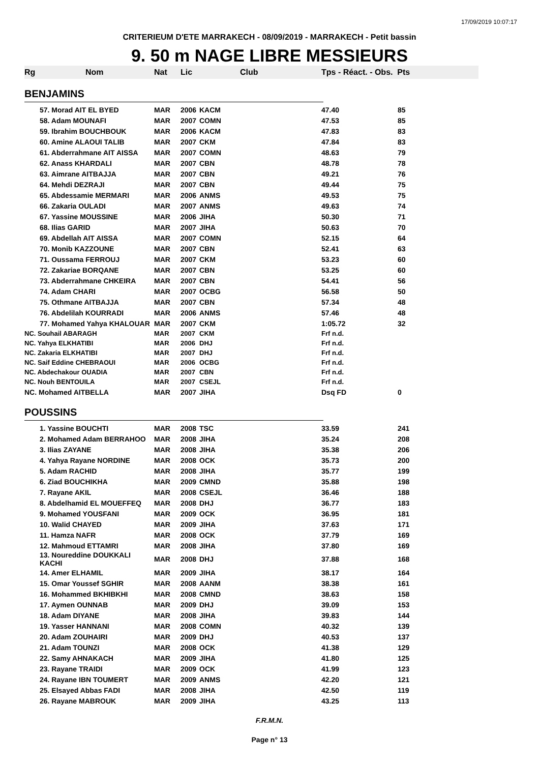17/09/2019 10:07:17
CRITERIEUM D'ETE MARRAKECH - 08/09/2019 - MARRAKECH - Petit bassin
9. 50 m NAGE LIBRE MESSIEURS
| Rg | Nom | Nat | Lic | Club | Tps - Réact. - Obs. Pts | |
| --- | --- | --- | --- | --- | --- | --- |
| BENJAMINS | | | | | | |
| | 57. Morad AIT EL BYED | MAR | 2006 | KACM | 47.40 | 85 |
| | 58. Adam MOUNAFI | MAR | 2007 | COMN | 47.53 | 85 |
| | 59. Ibrahim BOUCHBOUK | MAR | 2006 | KACM | 47.83 | 83 |
| | 60. Amine ALAOUI TALIB | MAR | 2007 | CKM | 47.84 | 83 |
| | 61. Abderrahmane AIT AISSA | MAR | 2007 | COMN | 48.63 | 79 |
| | 62. Anass KHARDALI | MAR | 2007 | CBN | 48.78 | 78 |
| | 63. Aimrane AITBAJJA | MAR | 2007 | CBN | 49.21 | 76 |
| | 64. Mehdi DEZRAJI | MAR | 2007 | CBN | 49.44 | 75 |
| | 65. Abdessamie MERMARI | MAR | 2006 | ANMS | 49.53 | 75 |
| | 66. Zakaria OULADI | MAR | 2007 | ANMS | 49.63 | 74 |
| | 67. Yassine MOUSSINE | MAR | 2006 | JIHA | 50.30 | 71 |
| | 68. Ilias GARID | MAR | 2007 | JIHA | 50.63 | 70 |
| | 69. Abdellah AIT AISSA | MAR | 2007 | COMN | 52.15 | 64 |
| | 70. Monib KAZZOUNE | MAR | 2007 | CBN | 52.41 | 63 |
| | 71. Oussama FERROUJ | MAR | 2007 | CKM | 53.23 | 60 |
| | 72. Zakariae BORQANE | MAR | 2007 | CBN | 53.25 | 60 |
| | 73. Abderrahmane CHKEIRA | MAR | 2007 | CBN | 54.41 | 56 |
| | 74. Adam CHARI | MAR | 2007 | OCBG | 56.58 | 50 |
| | 75. Othmane AITBAJJA | MAR | 2007 | CBN | 57.34 | 48 |
| | 76. Abdelilah KOURRADI | MAR | 2006 | ANMS | 57.46 | 48 |
| | 77. Mohamed Yahya KHALOUAR | MAR | 2007 | CKM | 1:05.72 | 32 |
| NC. Souhail ABARAGH | | MAR | 2007 | CKM | Frf n.d. | |
| NC. Yahya ELKHATIBI | | MAR | 2006 | DHJ | Frf n.d. | |
| NC. Zakaria ELKHATIBI | | MAR | 2007 | DHJ | Frf n.d. | |
| NC. Saif Eddine CHEBRAOUI | | MAR | 2006 | OCBG | Frf n.d. | |
| NC. Abdechakour OUADIA | | MAR | 2007 | CBN | Frf n.d. | |
| NC. Nouh BENTOUILA | | MAR | 2007 | CSEJL | Frf n.d. | |
| NC. Mohamed AITBELLA | | MAR | 2007 | JIHA | Dsq FD | 0 |
| POUSSINS | | | | | | |
| | 1. Yassine BOUCHTI | MAR | 2008 | TSC | 33.59 | 241 |
| | 2. Mohamed Adam BERRAHOO | MAR | 2008 | JIHA | 35.24 | 208 |
| | 3. Ilias ZAYANE | MAR | 2008 | JIHA | 35.38 | 206 |
| | 4. Yahya Rayane NORDINE | MAR | 2008 | OCK | 35.73 | 200 |
| | 5. Adam RACHID | MAR | 2008 | JIHA | 35.77 | 199 |
| | 6. Ziad BOUCHIKHA | MAR | 2009 | CMND | 35.88 | 198 |
| | 7. Rayane AKIL | MAR | 2008 | CSEJL | 36.46 | 188 |
| | 8. Abdelhamid EL MOUEFFEQ | MAR | 2008 | DHJ | 36.77 | 183 |
| | 9. Mohamed YOUSFANI | MAR | 2009 | OCK | 36.95 | 181 |
| | 10. Walid CHAYED | MAR | 2009 | JIHA | 37.63 | 171 |
| | 11. Hamza NAFR | MAR | 2008 | OCK | 37.79 | 169 |
| | 12. Mahmoud ETTAMRI | MAR | 2008 | JIHA | 37.80 | 169 |
| | 13. Noureddine DOUKKALI KACHI | MAR | 2008 | DHJ | 37.88 | 168 |
| | 14. Amer ELHAMIL | MAR | 2009 | JIHA | 38.17 | 164 |
| | 15. Omar Youssef SGHIR | MAR | 2008 | AANM | 38.38 | 161 |
| | 16. Mohammed BKHIBKHI | MAR | 2008 | CMND | 38.63 | 158 |
| | 17. Aymen OUNNAB | MAR | 2009 | DHJ | 39.09 | 153 |
| | 18. Adam DIYANE | MAR | 2008 | JIHA | 39.83 | 144 |
| | 19. Yasser HANNANI | MAR | 2008 | COMN | 40.32 | 139 |
| | 20. Adam ZOUHAIRI | MAR | 2009 | DHJ | 40.53 | 137 |
| | 21. Adam TOUNZI | MAR | 2008 | OCK | 41.38 | 129 |
| | 22. Samy AHNAKACH | MAR | 2009 | JIHA | 41.80 | 125 |
| | 23. Rayane TRAIDI | MAR | 2009 | OCK | 41.99 | 123 |
| | 24. Rayane IBN TOUMERT | MAR | 2009 | ANMS | 42.20 | 121 |
| | 25. Elsayed Abbas FADI | MAR | 2008 | JIHA | 42.50 | 119 |
| | 26. Rayane MABROUK | MAR | 2009 | JIHA | 43.25 | 113 |
F.R.M.N.
Page n° 13